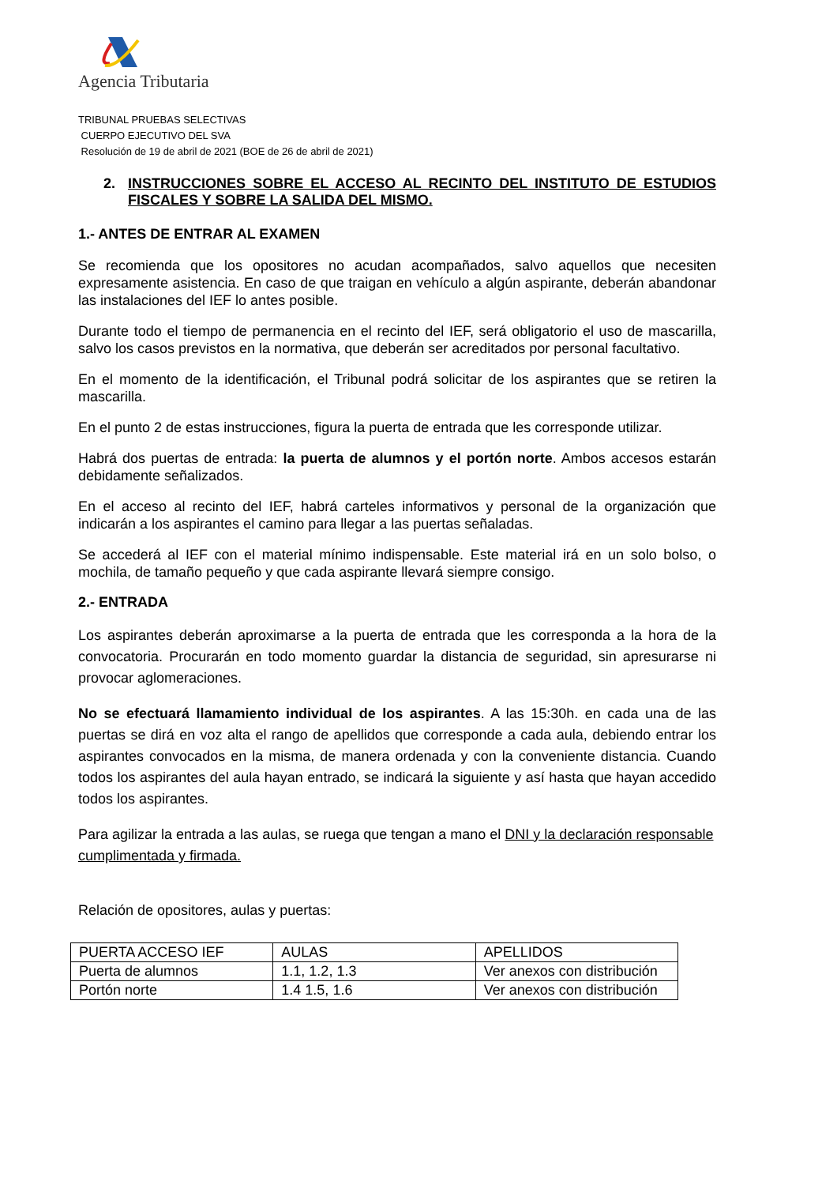Agencia Tributaria
TRIBUNAL PRUEBAS SELECTIVAS
CUERPO EJECUTIVO DEL SVA
Resolución de 19 de abril de 2021 (BOE de 26 de abril de 2021)
2. INSTRUCCIONES SOBRE EL ACCESO AL RECINTO DEL INSTITUTO DE ESTUDIOS FISCALES Y SOBRE LA SALIDA DEL MISMO.
1.- ANTES DE ENTRAR AL EXAMEN
Se recomienda que los opositores no acudan acompañados, salvo aquellos que necesiten expresamente asistencia. En caso de que traigan en vehículo a algún aspirante, deberán abandonar las instalaciones del IEF lo antes posible.
Durante todo el tiempo de permanencia en el recinto del IEF, será obligatorio el uso de mascarilla, salvo los casos previstos en la normativa, que deberán ser acreditados por personal facultativo.
En el momento de la identificación, el Tribunal podrá solicitar de los aspirantes que se retiren la mascarilla.
En el punto 2 de estas instrucciones, figura la puerta de entrada que les corresponde utilizar.
Habrá dos puertas de entrada: la puerta de alumnos y el portón norte. Ambos accesos estarán debidamente señalizados.
En el acceso al recinto del IEF, habrá carteles informativos y personal de la organización que indicarán a los aspirantes el camino para llegar a las puertas señaladas.
Se accederá al IEF con el material mínimo indispensable. Este material irá en un solo bolso, o mochila, de tamaño pequeño y que cada aspirante llevará siempre consigo.
2.- ENTRADA
Los aspirantes deberán aproximarse a la puerta de entrada que les corresponda a la hora de la convocatoria. Procurarán en todo momento guardar la distancia de seguridad, sin apresurarse ni provocar aglomeraciones.
No se efectuará llamamiento individual de los aspirantes. A las 15:30h. en cada una de las puertas se dirá en voz alta el rango de apellidos que corresponde a cada aula, debiendo entrar los aspirantes convocados en la misma, de manera ordenada y con la conveniente distancia. Cuando todos los aspirantes del aula hayan entrado, se indicará la siguiente y así hasta que hayan accedido todos los aspirantes.
Para agilizar la entrada a las aulas, se ruega que tengan a mano el DNI y la declaración responsable cumplimentada y firmada.
Relación de opositores, aulas y puertas:
| PUERTA ACCESO IEF | AULAS | APELLIDOS |
| Puerta de alumnos | 1.1, 1.2, 1.3 | Ver anexos con distribución |
| Portón norte | 1.4 1.5, 1.6 | Ver anexos con distribución |